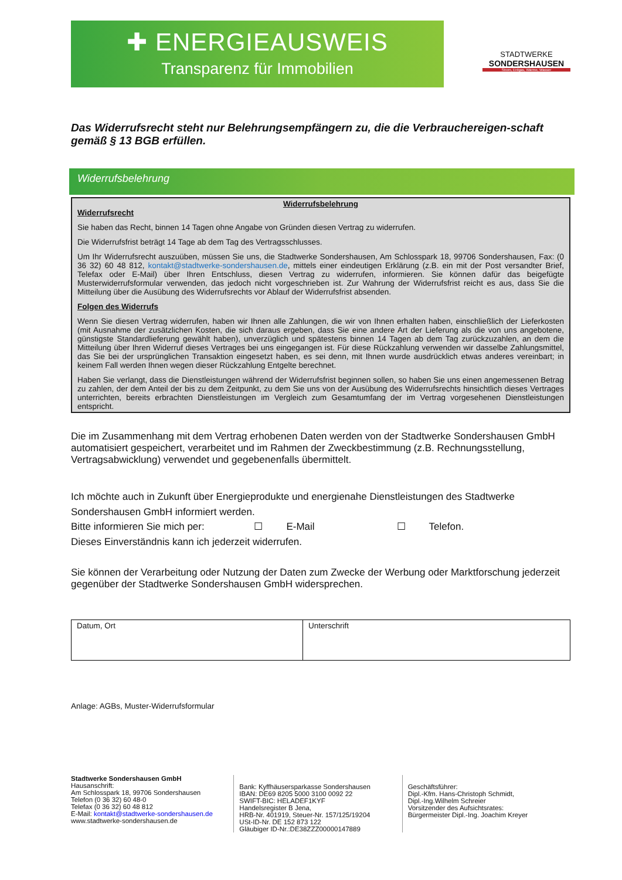✚ ENERGIEAUSWEIS
Transparenz für Immobilien
STADTWERKE
SONDERSHAUSEN
Strom, Erdgas, Wärme, Wasser
Das Widerrufsrecht steht nur Belehrungsempfängern zu, die die Verbrauchereigen-schaft gemäß § 13 BGB erfüllen.
Widerrufsbelehrung
Widerrufsbelehrung
Widerrufsrecht
Sie haben das Recht, binnen 14 Tagen ohne Angabe von Gründen diesen Vertrag zu widerrufen.
Die Widerrufsfrist beträgt 14 Tage ab dem Tag des Vertragsschlusses.
Um Ihr Widerrufsrecht auszuüben, müssen Sie uns, die Stadtwerke Sondershausen, Am Schlosspark 18, 99706 Sondershausen, Fax: (0 36 32) 60 48 812, kontakt@stadtwerke-sondershausen.de, mittels einer eindeutigen Erklärung (z.B. ein mit der Post versandter Brief, Telefax oder E-Mail) über Ihren Entschluss, diesen Vertrag zu widerrufen, informieren. Sie können dafür das beigefügte Musterwiderrufsformular verwenden, das jedoch nicht vorgeschrieben ist. Zur Wahrung der Widerrufsfrist reicht es aus, dass Sie die Mitteilung über die Ausübung des Widerrufsrechts vor Ablauf der Widerrufsfrist absenden.
Folgen des Widerrufs
Wenn Sie diesen Vertrag widerrufen, haben wir Ihnen alle Zahlungen, die wir von Ihnen erhalten haben, einschließlich der Lieferkosten (mit Ausnahme der zusätzlichen Kosten, die sich daraus ergeben, dass Sie eine andere Art der Lieferung als die von uns angebotene, günstigste Standardlieferung gewählt haben), unverzüglich und spätestens binnen 14 Tagen ab dem Tag zurückzuzahlen, an dem die Mitteilung über Ihren Widerruf dieses Vertrages bei uns eingegangen ist. Für diese Rückzahlung verwenden wir dasselbe Zahlungsmittel, das Sie bei der ursprünglichen Transaktion eingesetzt haben, es sei denn, mit Ihnen wurde ausdrücklich etwas anderes vereinbart; in keinem Fall werden Ihnen wegen dieser Rückzahlung Entgelte berechnet.
Haben Sie verlangt, dass die Dienstleistungen während der Widerrufsfrist beginnen sollen, so haben Sie uns einen angemessenen Betrag zu zahlen, der dem Anteil der bis zu dem Zeitpunkt, zu dem Sie uns von der Ausübung des Widerrufsrechts hinsichtlich dieses Vertrages unterrichten, bereits erbrachten Dienstleistungen im Vergleich zum Gesamtumfang der im Vertrag vorgesehenen Dienstleistungen entspricht.
Die im Zusammenhang mit dem Vertrag erhobenen Daten werden von der Stadtwerke Sondershausen GmbH automatisiert gespeichert, verarbeitet und im Rahmen der Zweckbestimmung (z.B. Rechnungsstellung, Vertragsabwicklung) verwendet und gegebenenfalls übermittelt.
Ich möchte auch in Zukunft über Energieprodukte und energienahe Dienstleistungen des Stadtwerke Sondershausen GmbH informiert werden.
Bitte informieren Sie mich per: ☐ E-Mail ☐ Telefon.
Dieses Einverständnis kann ich jederzeit widerrufen.
Sie können der Verarbeitung oder Nutzung der Daten zum Zwecke der Werbung oder Marktforschung jederzeit gegenüber der Stadtwerke Sondershausen GmbH widersprechen.
| Datum, Ort | Unterschrift |
Anlage: AGBs, Muster-Widerrufsformular
Stadtwerke Sondershausen GmbH
Hausanschrift:
Am Schlosspark 18, 99706 Sondershausen
Telefon (0 36 32) 60 48-0
Telefax (0 36 32) 60 48 812
E-Mail: kontakt@stadtwerke-sondershausen.de
www.stadtwerke-sondershausen.de
Bank: Kyffhäusersparkasse Sondershausen
IBAN: DE69 8205 5000 3100 0092 22
SWIFT-BIC: HELADEF1KYF
Handelsregister B Jena,
HRB-Nr. 401919, Steuer-Nr. 157/125/19204
USt-ID-Nr. DE 152 873 122
Gläubiger ID-Nr.:DE38ZZZ00000147889
Geschäftsführer:
Dipl.-Kfm. Hans-Christoph Schmidt,
Dipl.-Ing.Wilhelm Schreier
Vorsitzender des Aufsichtsrates:
Bürgermeister Dipl.-Ing. Joachim Kreyer